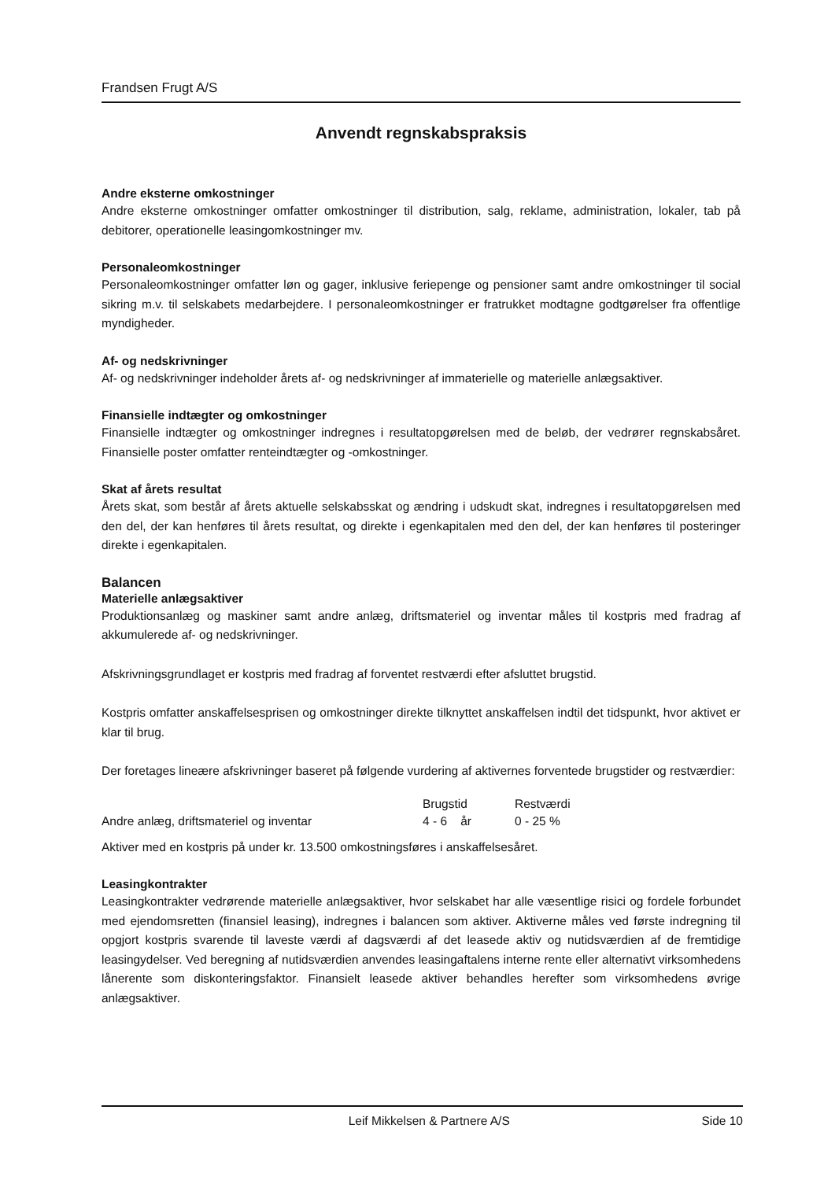Frandsen Frugt A/S
Anvendt regnskabspraksis
Andre eksterne omkostninger
Andre eksterne omkostninger omfatter omkostninger til distribution, salg, reklame, administration, lokaler, tab på debitorer, operationelle leasingomkostninger mv.
Personaleomkostninger
Personaleomkostninger omfatter løn og gager, inklusive feriepenge og pensioner samt andre omkostninger til social sikring m.v. til selskabets medarbejdere. I personaleomkostninger er fratrukket modtagne godtgørelser fra offentlige myndigheder.
Af- og nedskrivninger
Af- og nedskrivninger indeholder årets af- og nedskrivninger af immaterielle og materielle anlægsaktiver.
Finansielle indtægter og omkostninger
Finansielle indtægter og omkostninger indregnes i resultatopgørelsen med de beløb, der vedrører regnskabsåret. Finansielle poster omfatter renteindtægter og -omkostninger.
Skat af årets resultat
Årets skat, som består af årets aktuelle selskabsskat og ændring i udskudt skat, indregnes i resultatopgørelsen med den del, der kan henføres til årets resultat, og direkte i egenkapitalen med den del, der kan henføres til posteringer direkte i egenkapitalen.
Balancen
Materielle anlægsaktiver
Produktionsanlæg og maskiner samt andre anlæg, driftsmateriel og inventar måles til kostpris med fradrag af akkumulerede af- og nedskrivninger.
Afskrivningsgrundlaget er kostpris med fradrag af forventet restværdi efter afsluttet brugstid.
Kostpris omfatter anskaffelsesprisen og omkostninger direkte tilknyttet anskaffelsen indtil det tidspunkt, hvor aktivet er klar til brug.
Der foretages lineære afskrivninger baseret på følgende vurdering af aktivernes forventede brugstider og restværdier:
| | Brugstid | Restværdi |
| --- | --- | --- |
| Andre anlæg, driftsmateriel og inventar | 4 - 6 år | 0 - 25 % |
Aktiver med en kostpris på under kr. 13.500 omkostningsføres i anskaffelsesåret.
Leasingkontrakter
Leasingkontrakter vedrørende materielle anlægsaktiver, hvor selskabet har alle væsentlige risici og fordele forbundet med ejendomsretten (finansiel leasing), indregnes i balancen som aktiver. Aktiverne måles ved første indregning til opgjort kostpris svarende til laveste værdi af dagsværdi af det leasede aktiv og nutidsværdien af de fremtidige leasingydelser. Ved beregning af nutidsværdien anvendes leasingaftalens interne rente eller alternativt virksomhedens lånerente som diskonteringsfaktor. Finansielt leasede aktiver behandles herefter som virksomhedens øvrige anlægsaktiver.
Leif Mikkelsen & Partnere A/S Side 10